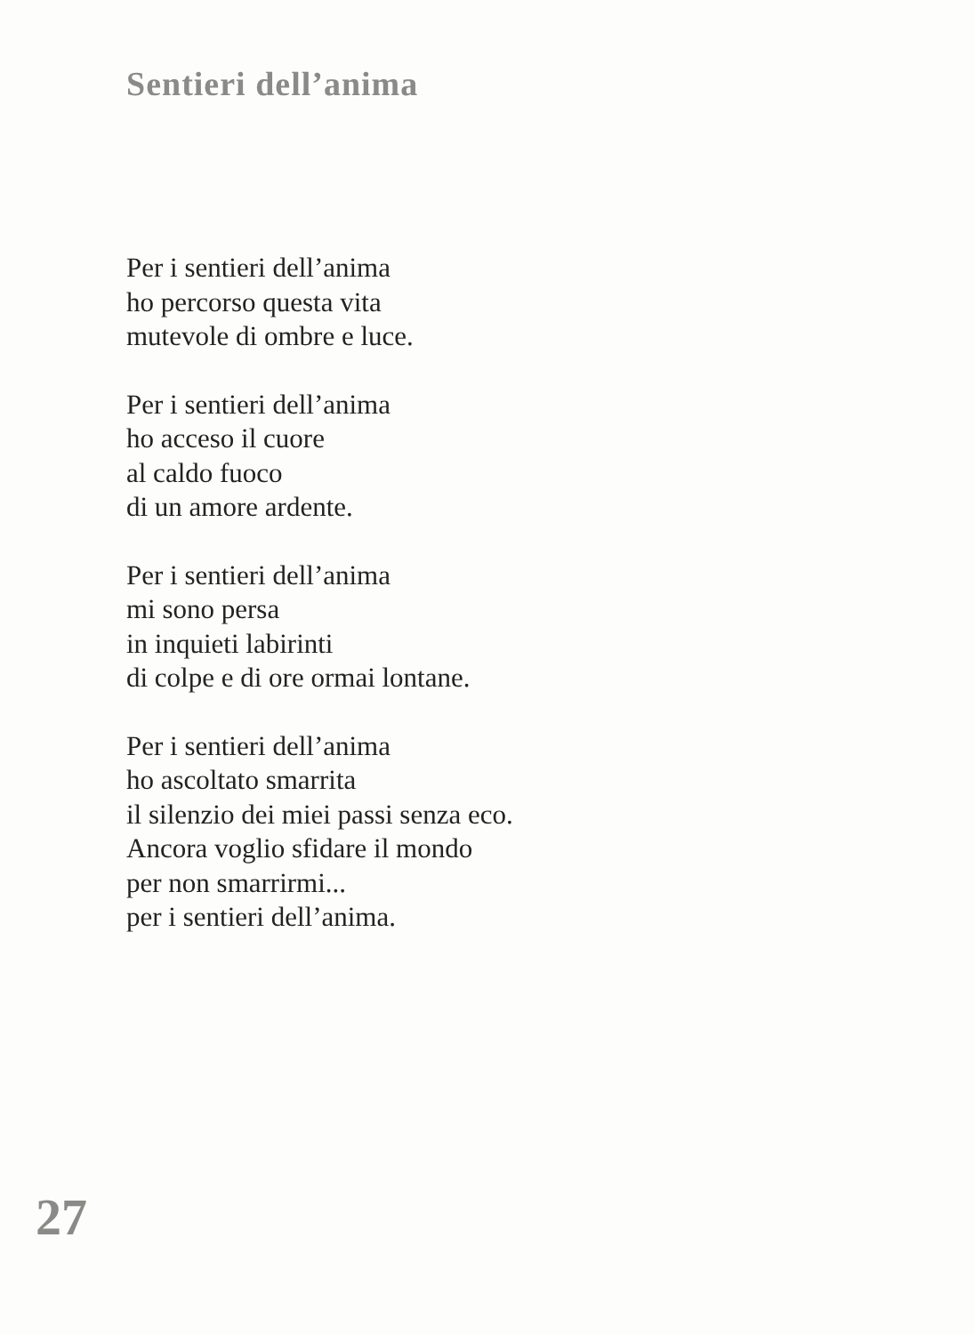Sentieri dell’anima
Per i sentieri dell’anima
ho percorso questa vita
mutevole di ombre e luce.
Per i sentieri dell’anima
ho acceso il cuore
al caldo fuoco
di un amore ardente.
Per i sentieri dell’anima
mi sono persa
in inquieti labirinti
di colpe e di ore ormai lontane.
Per i sentieri dell’anima
ho ascoltato smarrita
il silenzio dei miei passi senza eco.
Ancora voglio sfidare il mondo
per non smarrirmi...
per i sentieri dell’anima.
27